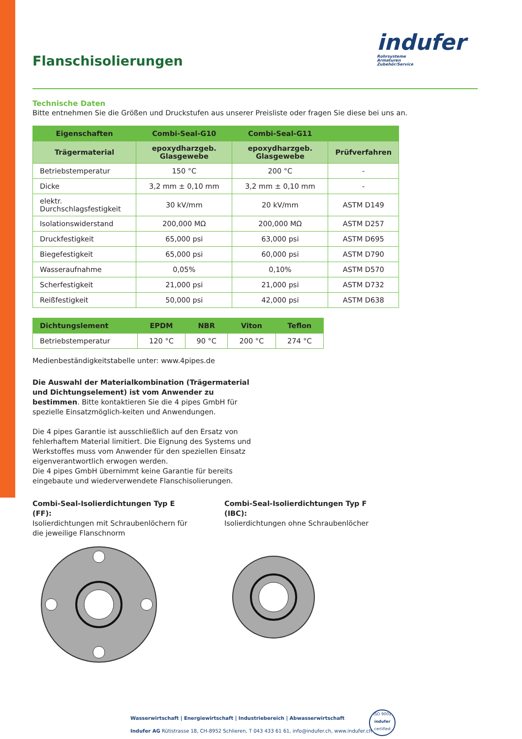Flanschisolierungen
indufer
Rohrsysteme
Armaturen
Zubehör/Service
Technische Daten
Bitte entnehmen Sie die Größen und Druckstufen aus unserer Preisliste oder fragen Sie diese bei uns an.
| Eigenschaften | Combi-Seal-G10 | Combi-Seal-G11 | |
| --- | --- | --- | --- |
| Trägermaterial | epoxydharzgeb. Glasgewebe | epoxydharzgeb. Glasgewebe | Prüfverfahren |
| Betriebstemperatur | 150 °C | 200 °C | - |
| Dicke | 3,2 mm ± 0,10 mm | 3,2 mm ± 0,10 mm | - |
| elektr. Durchschlagsfestigkeit | 30 kV/mm | 20 kV/mm | ASTM D149 |
| Isolationswiderstand | 200,000 MΩ | 200,000 MΩ | ASTM D257 |
| Druckfestigkeit | 65,000 psi | 63,000 psi | ASTM D695 |
| Biegefestigkeit | 65,000 psi | 60,000 psi | ASTM D790 |
| Wasseraufnahme | 0,05% | 0,10% | ASTM D570 |
| Scherfestigkeit | 21,000 psi | 21,000 psi | ASTM D732 |
| Reißfestigkeit | 50,000 psi | 42,000 psi | ASTM D638 |
| Dichtungslement | EPDM | NBR | Viton | Teflon |
| --- | --- | --- | --- | --- |
| Betriebstemperatur | 120 °C | 90 °C | 200 °C | 274 °C |
Medienbeständigkeitstabelle unter: www.4pipes.de
Die Auswahl der Materialkombination (Trägermaterial und Dichtungselement) ist vom Anwender zu bestimmen. Bitte kontaktieren Sie die 4 pipes GmbH für spezielle Einsatzmöglich-keiten und Anwendungen.
Die 4 pipes Garantie ist ausschließlich auf den Ersatz von fehlerhaftem Material limitiert. Die Eignung des Systems und Werkstoffes muss vom Anwender für den speziellen Einsatz eigenverantwortlich erwogen werden.
Die 4 pipes GmbH übernimmt keine Garantie für bereits eingebaute und wiederverwendete Flanschisolierungen.
Combi-Seal-Isolierdichtungen Typ E (FF):
Isolierdichtungen mit Schraubenlöchern für die jeweilige Flanschnorm
Combi-Seal-Isolierdichtungen Typ F (IBC):
Isolierdichtungen ohne Schraubenlöcher
Wasserwirtschaft | Energiewirtschaft | Industriebereich | Abwasserwirtschaft
Indufer AG Rütistrasse 18, CH-8952 Schlieren, T 043 433 61 61, info@indufer.ch, www.indufer.ch
ISO 9001
indufer
certified